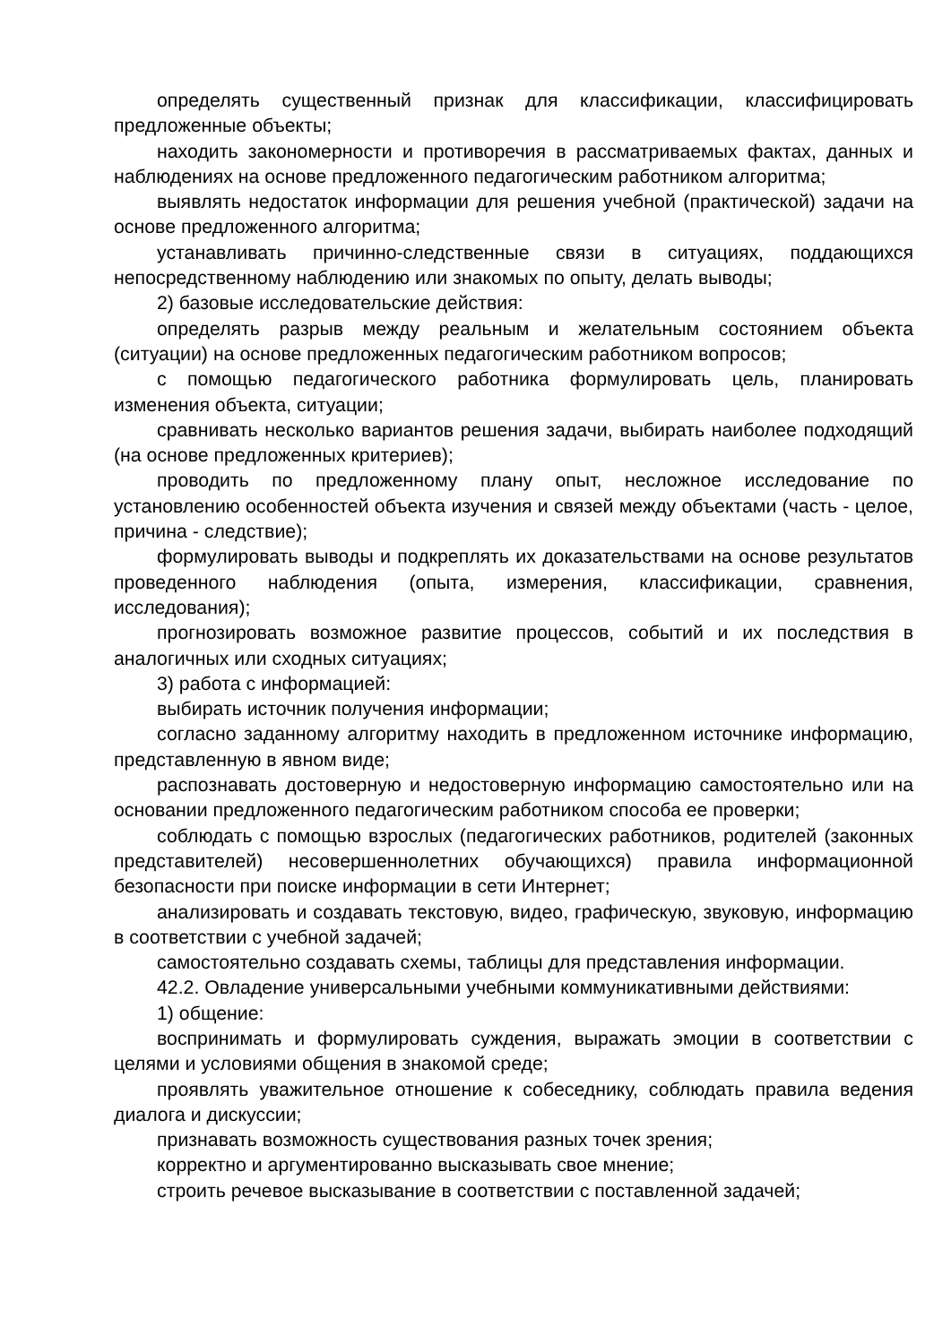определять существенный признак для классификации, классифицировать предложенные объекты;
находить закономерности и противоречия в рассматриваемых фактах, данных и наблюдениях на основе предложенного педагогическим работником алгоритма;
выявлять недостаток информации для решения учебной (практической) задачи на основе предложенного алгоритма;
устанавливать причинно-следственные связи в ситуациях, поддающихся непосредственному наблюдению или знакомых по опыту, делать выводы;
2) базовые исследовательские действия:
определять разрыв между реальным и желательным состоянием объекта (ситуации) на основе предложенных педагогическим работником вопросов;
с помощью педагогического работника формулировать цель, планировать изменения объекта, ситуации;
сравнивать несколько вариантов решения задачи, выбирать наиболее подходящий (на основе предложенных критериев);
проводить по предложенному плану опыт, несложное исследование по установлению особенностей объекта изучения и связей между объектами (часть - целое, причина - следствие);
формулировать выводы и подкреплять их доказательствами на основе результатов проведенного наблюдения (опыта, измерения, классификации, сравнения, исследования);
прогнозировать возможное развитие процессов, событий и их последствия в аналогичных или сходных ситуациях;
3) работа с информацией:
выбирать источник получения информации;
согласно заданному алгоритму находить в предложенном источнике информацию, представленную в явном виде;
распознавать достоверную и недостоверную информацию самостоятельно или на основании предложенного педагогическим работником способа ее проверки;
соблюдать с помощью взрослых (педагогических работников, родителей (законных представителей) несовершеннолетних обучающихся) правила информационной безопасности при поиске информации в сети Интернет;
анализировать и создавать текстовую, видео, графическую, звуковую, информацию в соответствии с учебной задачей;
самостоятельно создавать схемы, таблицы для представления информации.
42.2. Овладение универсальными учебными коммуникативными действиями:
1) общение:
воспринимать и формулировать суждения, выражать эмоции в соответствии с целями и условиями общения в знакомой среде;
проявлять уважительное отношение к собеседнику, соблюдать правила ведения диалога и дискуссии;
признавать возможность существования разных точек зрения;
корректно и аргументированно высказывать свое мнение;
строить речевое высказывание в соответствии с поставленной задачей;